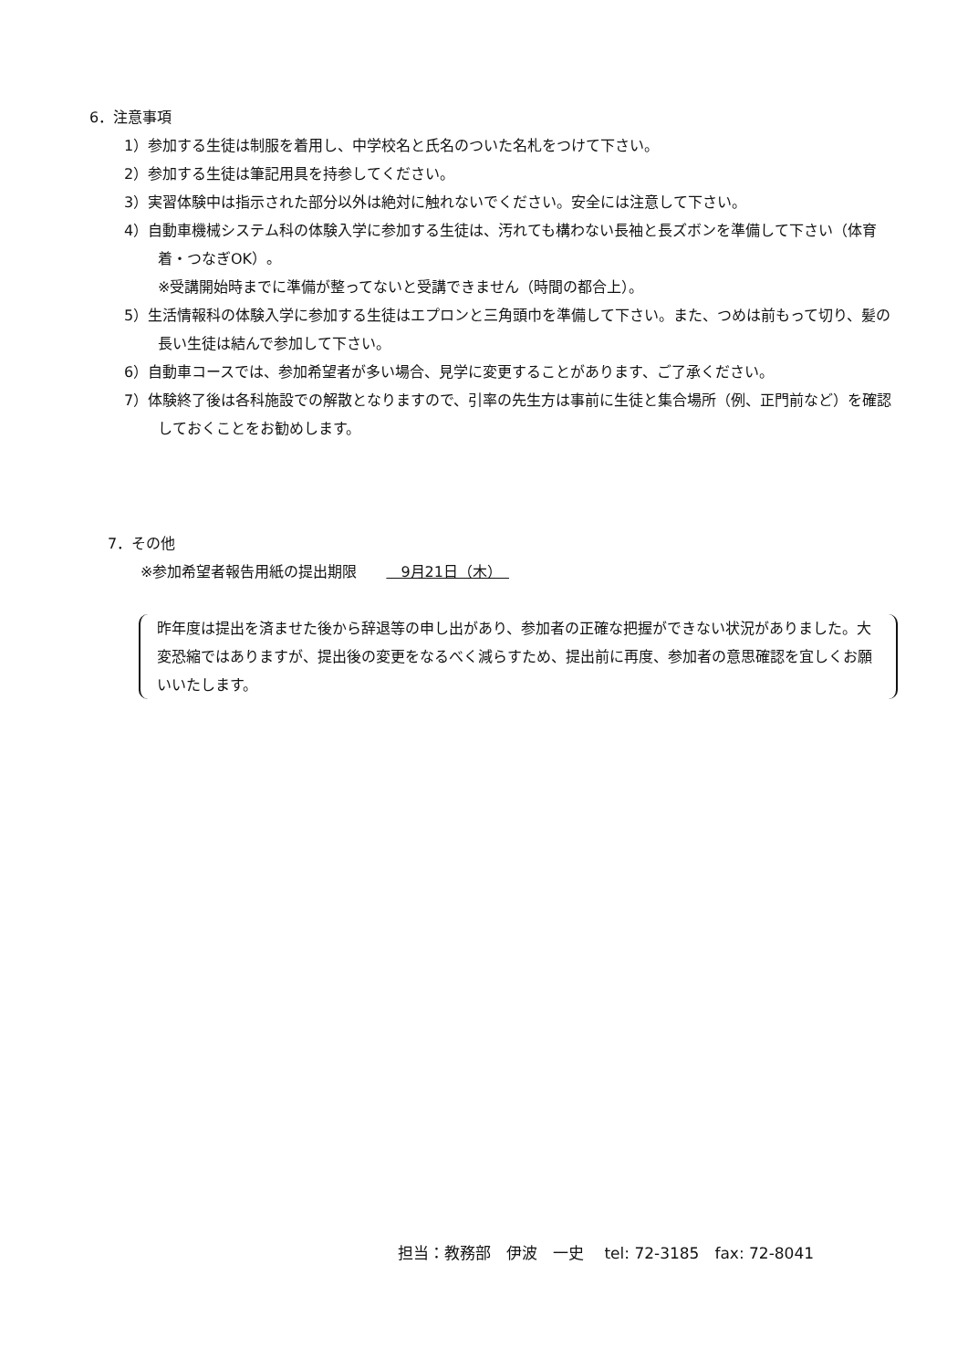6．注意事項
1）参加する生徒は制服を着用し、中学校名と氏名のついた名札をつけて下さい。
2）参加する生徒は筆記用具を持参してください。
3）実習体験中は指示された部分以外は絶対に触れないでください。安全には注意して下さい。
4）自動車機械システム科の体験入学に参加する生徒は、汚れても構わない長袖と長ズボンを準備して下さい（体育着・つなぎOK）。
※受講開始時までに準備が整ってないと受講できません（時間の都合上）。
5）生活情報科の体験入学に参加する生徒はエプロンと三角頭巾を準備して下さい。また、つめは前もって切り、髪の長い生徒は結んで参加して下さい。
6）自動車コースでは、参加希望者が多い場合、見学に変更することがあります、ご了承ください。
7）体験終了後は各科施設での解散となりますので、引率の先生方は事前に生徒と集合場所（例、正門前など）を確認しておくことをお勧めします。
7．その他
※参加希望者報告用紙の提出期限　　　9月21日（木）　
昨年度は提出を済ませた後から辞退等の申し出があり、参加者の正確な把握ができない状況がありました。大変恐縮ではありますが、提出後の変更をなるべく減らすため、提出前に再度、参加者の意思確認を宜しくお願いいたします。
担当：教務部　伊波　一史　 tel: 72-3185　fax: 72-8041